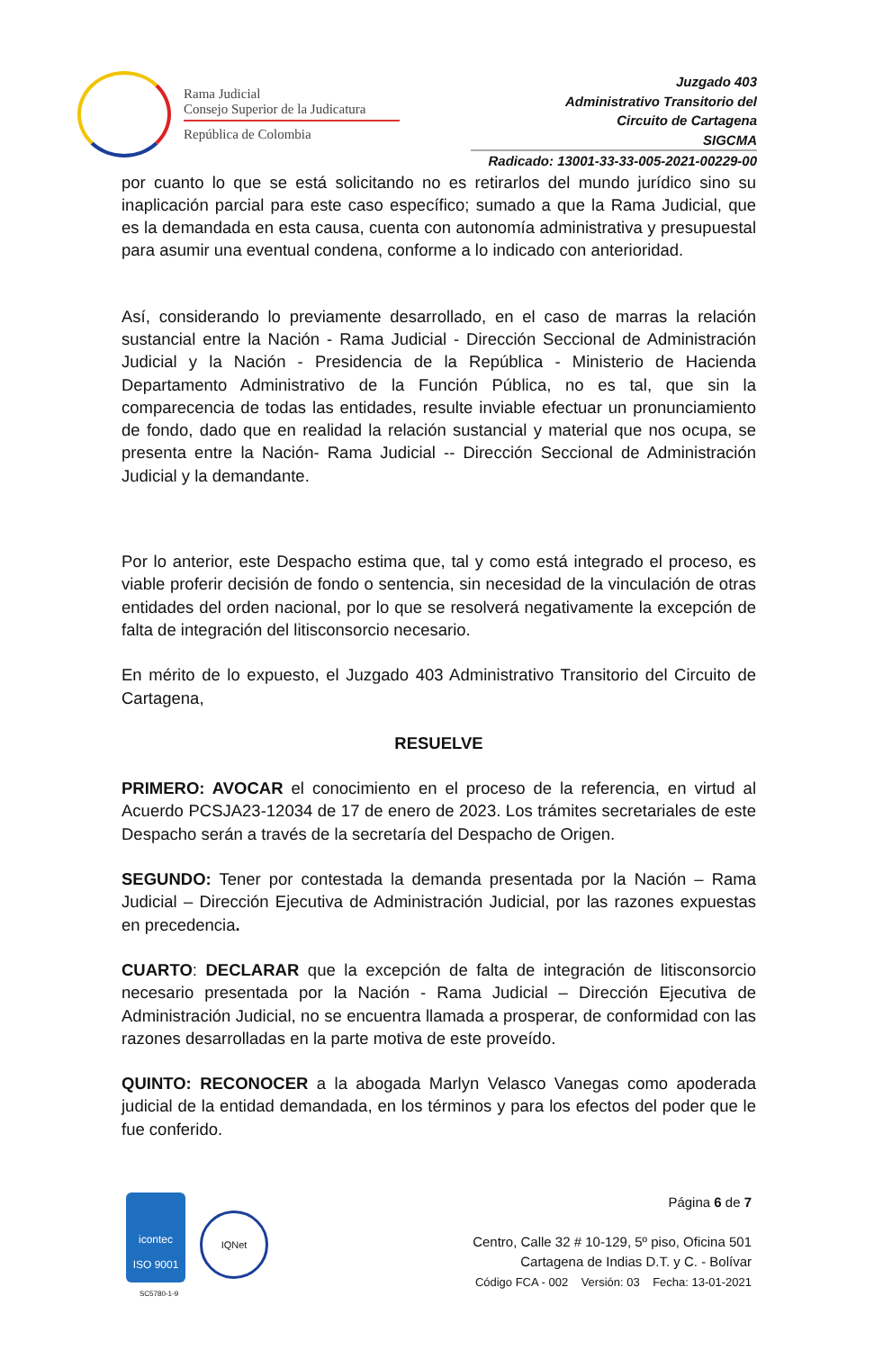Rama Judicial
Consejo Superior de la Judicatura
República de Colombia
Juzgado 403
Administrativo Transitorio del
Circuito de Cartagena
SIGCMA
Radicado: 13001-33-33-005-2021-00229-00
por cuanto lo que se está solicitando no es retirarlos del mundo jurídico sino su inaplicación parcial para este caso específico; sumado a que la Rama Judicial, que es la demandada en esta causa, cuenta con autonomía administrativa y presupuestal para asumir una eventual condena, conforme a lo indicado con anterioridad.
Así, considerando lo previamente desarrollado, en el caso de marras la relación sustancial entre la Nación - Rama Judicial - Dirección Seccional de Administración Judicial y la Nación - Presidencia de la República - Ministerio de Hacienda Departamento Administrativo de la Función Pública, no es tal, que sin la comparecencia de todas las entidades, resulte inviable efectuar un pronunciamiento de fondo, dado que en realidad la relación sustancial y material que nos ocupa, se presenta entre la Nación- Rama Judicial -- Dirección Seccional de Administración Judicial y la demandante.
Por lo anterior, este Despacho estima que, tal y como está integrado el proceso, es viable proferir decisión de fondo o sentencia, sin necesidad de la vinculación de otras entidades del orden nacional, por lo que se resolverá negativamente la excepción de falta de integración del litisconsorcio necesario.
En mérito de lo expuesto, el Juzgado 403 Administrativo Transitorio del Circuito de Cartagena,
RESUELVE
PRIMERO: AVOCAR el conocimiento en el proceso de la referencia, en virtud al Acuerdo PCSJA23-12034 de 17 de enero de 2023. Los trámites secretariales de este Despacho serán a través de la secretaría del Despacho de Origen.
SEGUNDO: Tener por contestada la demanda presentada por la Nación – Rama Judicial – Dirección Ejecutiva de Administración Judicial, por las razones expuestas en precedencia.
CUARTO: DECLARAR que la excepción de falta de integración de litisconsorcio necesario presentada por la Nación - Rama Judicial – Dirección Ejecutiva de Administración Judicial, no se encuentra llamada a prosperar, de conformidad con las razones desarrolladas en la parte motiva de este proveído.
QUINTO: RECONOCER a la abogada Marlyn Velasco Vanegas como apoderada judicial de la entidad demandada, en los términos y para los efectos del poder que le fue conferido.
icontec
ISO 9001
SC5780-1-9
IQNet
Página 6 de 7
Centro, Calle 32 # 10-129, 5º piso, Oficina 501
Cartagena de Indias D.T. y C. - Bolívar
Código FCA - 002 Versión: 03 Fecha: 13-01-2021